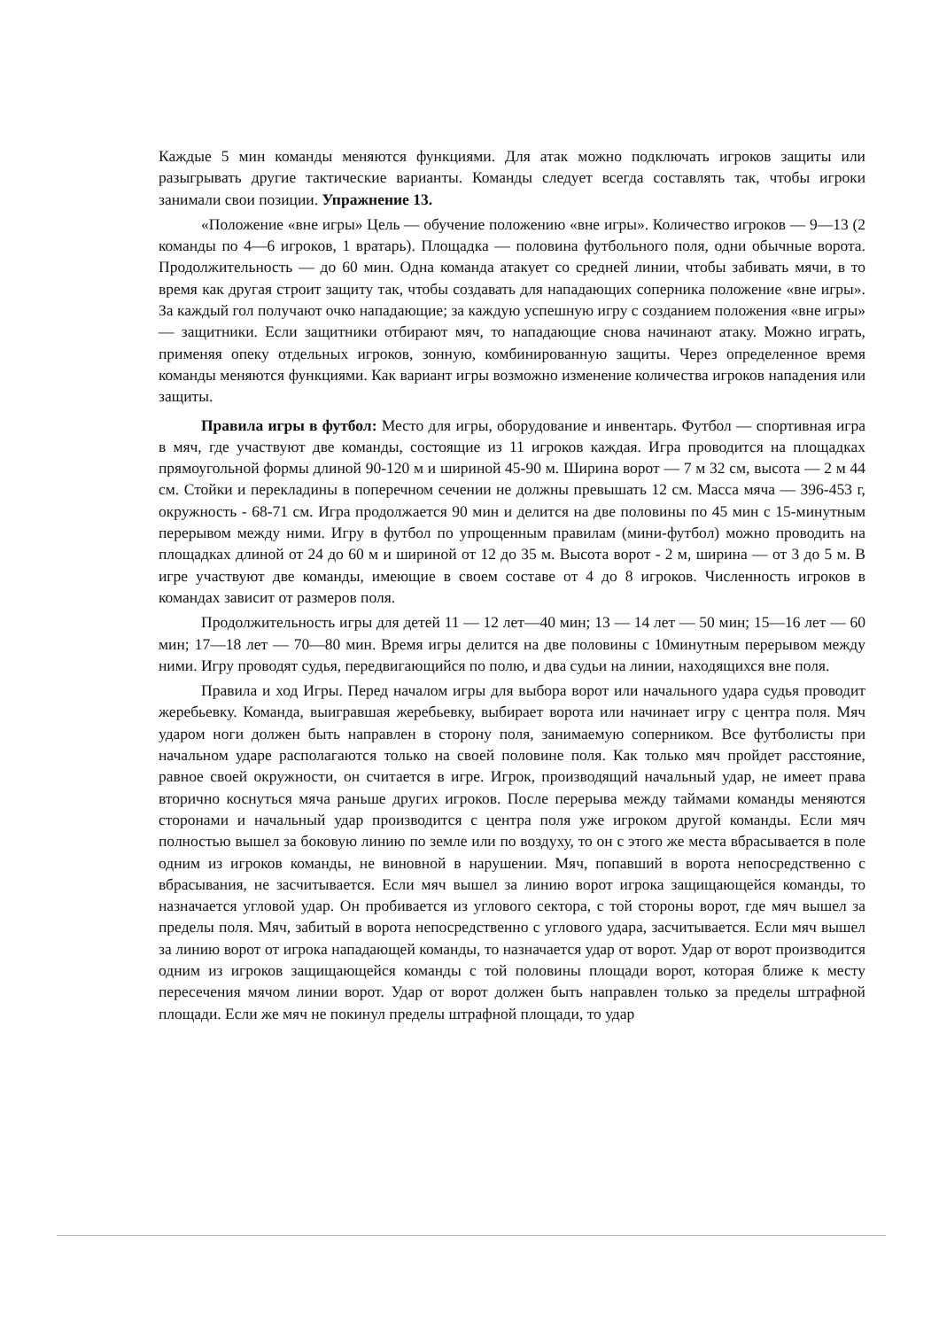Каждые 5 мин команды меняются функциями. Для атак можно подключать игроков защиты или разыгрывать другие тактические варианты. Команды следует всегда составлять так, чтобы игроки занимали свои позиции. Упражнение 13.
«Положение «вне игры» Цель — обучение положению «вне игры». Количество игроков — 9—13 (2 команды по 4—6 игроков, 1 вратарь). Площадка — половина футбольного поля, одни обычные ворота. Продолжительность — до 60 мин. Одна команда атакует со средней линии, чтобы забивать мячи, в то время как другая строит защиту так, чтобы создавать для нападающих соперника положение «вне игры». За каждый гол получают очко нападающие; за каждую успешную игру с созданием положения «вне игры» — защитники. Если защитники отбирают мяч, то нападающие снова начинают атаку. Можно играть, применяя опеку отдельных игроков, зонную, комбинированную защиты. Через определенное время команды меняются функциями. Как вариант игры возможно изменение количества игроков нападения или защиты.
Правила игры в футбол: Место для игры, оборудование и инвентарь. Футбол — спортивная игра в мяч, где участвуют две команды, состоящие из 11 игроков каждая. Игра проводится на площадках прямоугольной формы длиной 90-120 м и шириной 45-90 м. Ширина ворот — 7 м 32 см, высота — 2 м 44 см. Стойки и перекладины в поперечном сечении не должны превышать 12 см. Масса мяча — 396-453 г, окружность - 68-71 см. Игра продолжается 90 мин и делится на две половины по 45 мин с 15-минутным перерывом между ними. Игру в футбол по упрощенным правилам (мини-футбол) можно проводить на площадках длиной от 24 до 60 м и шириной от 12 до 35 м. Высота ворот - 2 м, ширина — от 3 до 5 м. В игре участвуют две команды, имеющие в своем составе от 4 до 8 игроков. Численность игроков в командах зависит от размеров поля.
Продолжительность игры для детей 11 — 12 лет—40 мин; 13 — 14 лет — 50 мин; 15—16 лет — 60 мин; 17—18 лет — 70—80 мин. Время игры делится на две половины с 10минутным перерывом между ними. Игру проводят судья, передвигающийся по полю, и два судьи на линии, находящихся вне поля.
Правила и ход Игры. Перед началом игры для выбора ворот или начального удара судья проводит жеребьевку. Команда, выигравшая жеребьевку, выбирает ворота или начинает игру с центра поля. Мяч ударом ноги должен быть направлен в сторону поля, занимаемую соперником. Все футболисты при начальном ударе располагаются только на своей половине поля. Как только мяч пройдет расстояние, равное своей окружности, он считается в игре. Игрок, производящий начальный удар, не имеет права вторично коснуться мяча раньше других игроков. После перерыва между таймами команды меняются сторонами и начальный удар производится с центра поля уже игроком другой команды. Если мяч полностью вышел за боковую линию по земле или по воздуху, то он с этого же места вбрасывается в поле одним из игроков команды, не виновной в нарушении. Мяч, попавший в ворота непосредственно с вбрасывания, не засчитывается. Если мяч вышел за линию ворот игрока защищающейся команды, то назначается угловой удар. Он пробивается из углового сектора, с той стороны ворот, где мяч вышел за пределы поля. Мяч, забитый в ворота непосредственно с углового удара, засчитывается. Если мяч вышел за линию ворот от игрока нападающей команды, то назначается удар от ворот. Удар от ворот производится одним из игроков защищающейся команды с той половины площади ворот, которая ближе к месту пересечения мячом линии ворот. Удар от ворот должен быть направлен только за пределы штрафной площади. Если же мяч не покинул пределы штрафной площади, то удар